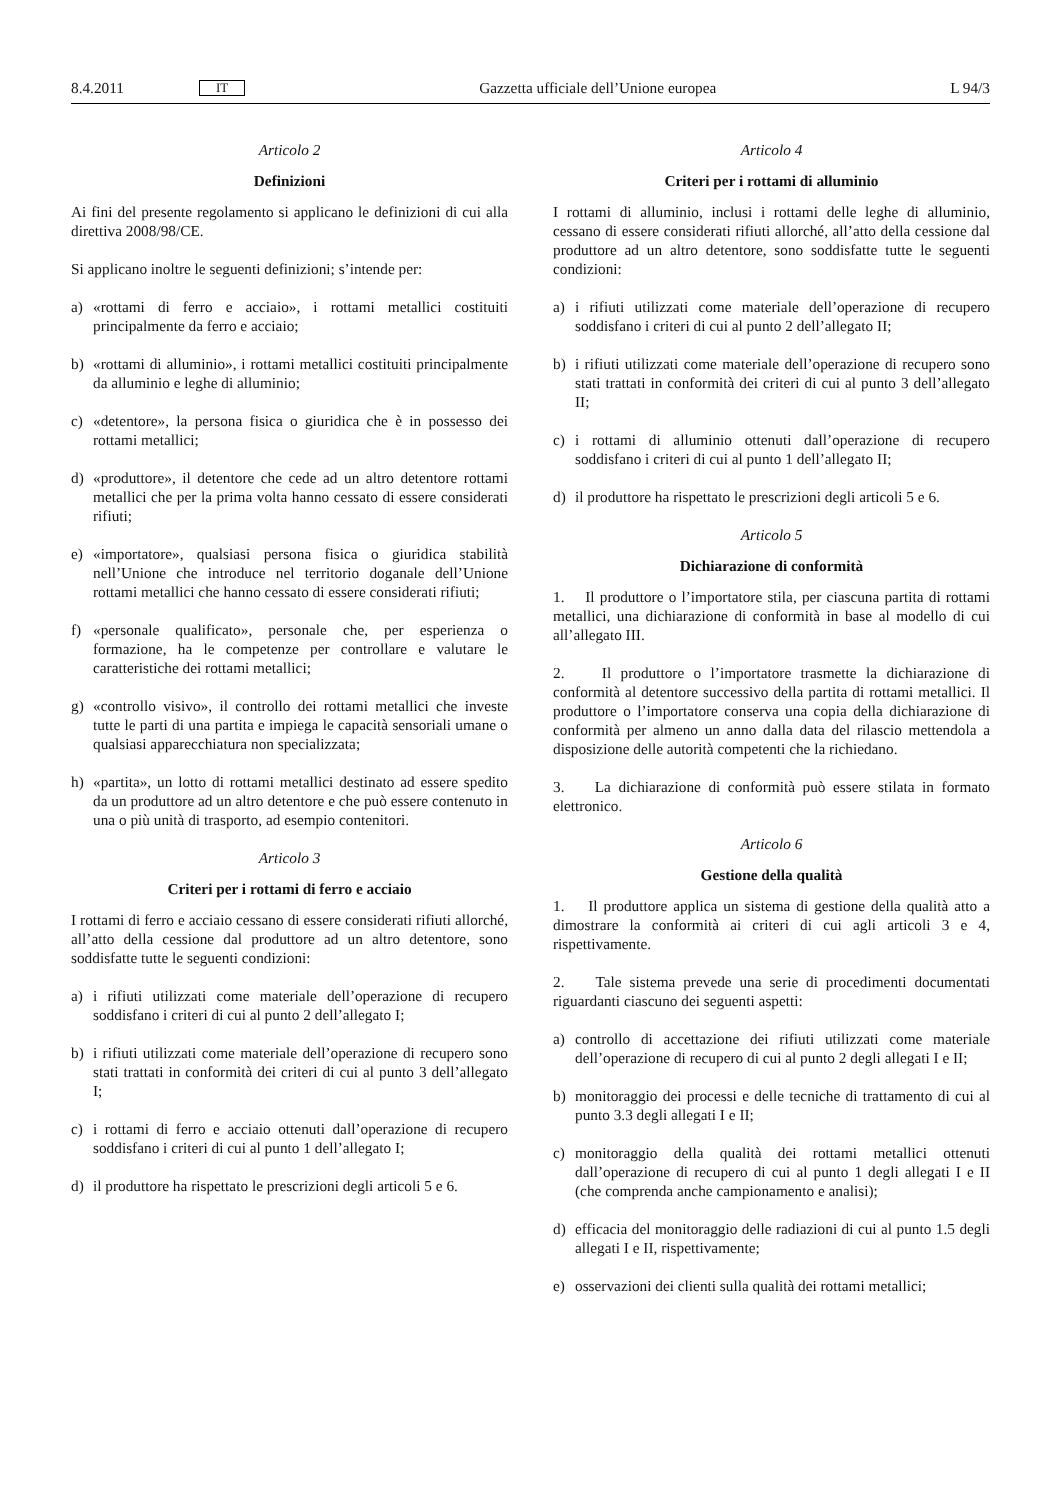8.4.2011 IT Gazzetta ufficiale dell’Unione europea L 94/3
Articolo 2
Definizioni
Ai fini del presente regolamento si applicano le definizioni di cui alla direttiva 2008/98/CE.
Si applicano inoltre le seguenti definizioni; s’intende per:
a) «rottami di ferro e acciaio», i rottami metallici costituiti principalmente da ferro e acciaio;
b) «rottami di alluminio», i rottami metallici costituiti principalmente da alluminio e leghe di alluminio;
c) «detentore», la persona fisica o giuridica che è in possesso dei rottami metallici;
d) «produttore», il detentore che cede ad un altro detentore rottami metallici che per la prima volta hanno cessato di essere considerati rifiuti;
e) «importatore», qualsiasi persona fisica o giuridica stabilità nell’Unione che introduce nel territorio doganale dell’Unione rottami metallici che hanno cessato di essere considerati rifiuti;
f) «personale qualificato», personale che, per esperienza o formazione, ha le competenze per controllare e valutare le caratteristiche dei rottami metallici;
g) «controllo visivo», il controllo dei rottami metallici che investe tutte le parti di una partita e impiega le capacità sensoriali umane o qualsiasi apparecchiatura non specializzata;
h) «partita», un lotto di rottami metallici destinato ad essere spedito da un produttore ad un altro detentore e che può essere contenuto in una o più unità di trasporto, ad esempio contenitori.
Articolo 3
Criteri per i rottami di ferro e acciaio
I rottami di ferro e acciaio cessano di essere considerati rifiuti allorché, all’atto della cessione dal produttore ad un altro detentore, sono soddisfatte tutte le seguenti condizioni:
a) i rifiuti utilizzati come materiale dell’operazione di recupero soddisfano i criteri di cui al punto 2 dell’allegato I;
b) i rifiuti utilizzati come materiale dell’operazione di recupero sono stati trattati in conformità dei criteri di cui al punto 3 dell’allegato I;
c) i rottami di ferro e acciaio ottenuti dall’operazione di recupero soddisfano i criteri di cui al punto 1 dell’allegato I;
d) il produttore ha rispettato le prescrizioni degli articoli 5 e 6.
Articolo 4
Criteri per i rottami di alluminio
I rottami di alluminio, inclusi i rottami delle leghe di alluminio, cessano di essere considerati rifiuti allorché, all’atto della cessione dal produttore ad un altro detentore, sono soddisfatte tutte le seguenti condizioni:
a) i rifiuti utilizzati come materiale dell’operazione di recupero soddisfano i criteri di cui al punto 2 dell’allegato II;
b) i rifiuti utilizzati come materiale dell’operazione di recupero sono stati trattati in conformità dei criteri di cui al punto 3 dell’allegato II;
c) i rottami di alluminio ottenuti dall’operazione di recupero soddisfano i criteri di cui al punto 1 dell’allegato II;
d) il produttore ha rispettato le prescrizioni degli articoli 5 e 6.
Articolo 5
Dichiarazione di conformità
1. Il produttore o l’importatore stila, per ciascuna partita di rottami metallici, una dichiarazione di conformità in base al modello di cui all’allegato III.
2. Il produttore o l’importatore trasmette la dichiarazione di conformità al detentore successivo della partita di rottami metallici. Il produttore o l’importatore conserva una copia della dichiarazione di conformità per almeno un anno dalla data del rilascio mettendola a disposizione delle autorità competenti che la richiedano.
3. La dichiarazione di conformità può essere stilata in formato elettronico.
Articolo 6
Gestione della qualità
1. Il produttore applica un sistema di gestione della qualità atto a dimostrare la conformità ai criteri di cui agli articoli 3 e 4, rispettivamente.
2. Tale sistema prevede una serie di procedimenti documentati riguardanti ciascuno dei seguenti aspetti:
a) controllo di accettazione dei rifiuti utilizzati come materiale dell’operazione di recupero di cui al punto 2 degli allegati I e II;
b) monitoraggio dei processi e delle tecniche di trattamento di cui al punto 3.3 degli allegati I e II;
c) monitoraggio della qualità dei rottami metallici ottenuti dall’operazione di recupero di cui al punto 1 degli allegati I e II (che comprenda anche campionamento e analisi);
d) efficacia del monitoraggio delle radiazioni di cui al punto 1.5 degli allegati I e II, rispettivamente;
e) osservazioni dei clienti sulla qualità dei rottami metallici;